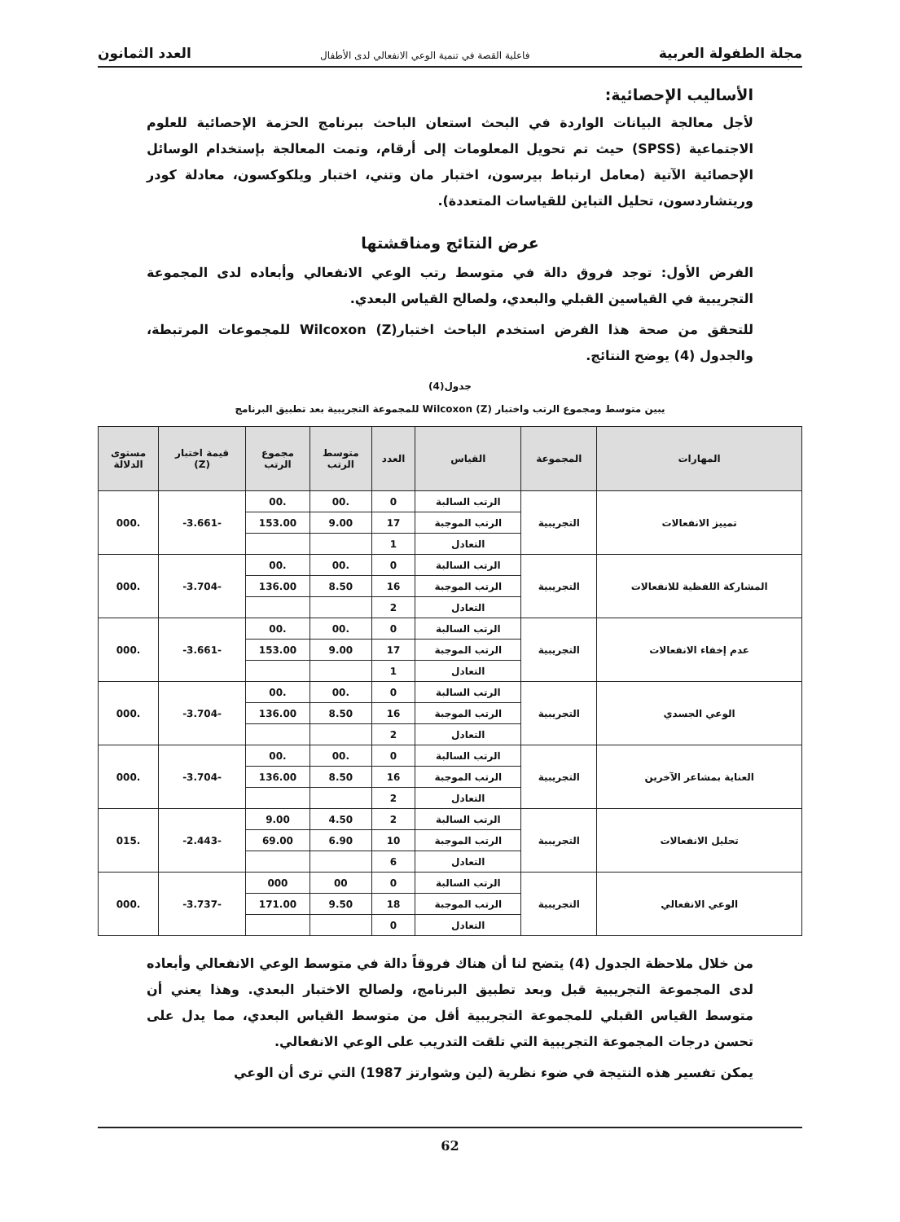مجلة الطفولة العربية فاعلية القصة في تنمية الوعي الانفعالي لدى الأطفال العدد الثمانون
الأساليب الإحصائية:
لأجل معالجة البيانات الواردة في البحث استعان الباحث ببرنامج الحزمة الإحصائية للعلوم الاجتماعية (SPSS) حيث تم تحويل المعلومات إلى أرقام، وتمت المعالجة بإستخدام الوسائل الإحصائية الآتية (معامل ارتباط بيرسون، اختبار مان وتني، اختبار ويلكوكسون، معادلة كودر وريتشاردسون، تحليل التباين للقياسات المتعددة).
عرض النتائج ومناقشتها
الفرض الأول: توجد فروق دالة في متوسط رتب الوعي الانفعالي وأبعاده لدى المجموعة التجريبية في القياسين القبلي والبعدي، ولصالح القياس البعدي.
للتحقق من صحة هذا الفرض استخدم الباحث اختبار(Z) Wilcoxon للمجموعات المرتبطة، والجدول (4) يوضح النتائج.
جدول(4)
يبين متوسط ومجموع الرتب واختبار (Z) Wilcoxon للمجموعة التجريبية بعد تطبيق البرنامج
| المهارات | المجموعة | القياس | العدد | متوسط الرتب | مجموع الرتب | قيمة اختبار (Z) | مستوى الدلالة |
| --- | --- | --- | --- | --- | --- | --- | --- |
| تمييز الانفعالات | التجريبية | الرتب السالبة | 0 | .00 | .00 | -3.661- | .000 |
| | | الرتب الموجبة | 17 | 9.00 | 153.00 | | |
| | | التعادل | 1 | | | | |
| المشاركة اللفظية للانفعالات | التجريبية | الرتب السالبة | 0 | .00 | .00 | -3.704- | .000 |
| | | الرتب الموجبة | 16 | 8.50 | 136.00 | | |
| | | التعادل | 2 | | | | |
| عدم إخفاء الانفعالات | التجريبية | الرتب السالبة | 0 | .00 | .00 | -3.661- | .000 |
| | | الرتب الموجبة | 17 | 9.00 | 153.00 | | |
| | | التعادل | 1 | | | | |
| الوعي الجسدي | التجريبية | الرتب السالبة | 0 | .00 | .00 | -3.704- | .000 |
| | | الرتب الموجبة | 16 | 8.50 | 136.00 | | |
| | | التعادل | 2 | | | | |
| العناية بمشاعر الآخرين | التجريبية | الرتب السالبة | 0 | .00 | .00 | -3.704- | .000 |
| | | الرتب الموجبة | 16 | 8.50 | 136.00 | | |
| | | التعادل | 2 | | | | |
| تحليل الانفعالات | التجريبية | الرتب السالبة | 2 | 4.50 | 9.00 | -2.443- | .015 |
| | | الرتب الموجبة | 10 | 6.90 | 69.00 | | |
| | | التعادل | 6 | | | | |
| الوعي الانفعالي | التجريبية | الرتب السالبة | 0 | 00 | 000 | -3.737- | .000 |
| | | الرتب الموجبة | 18 | 9.50 | 171.00 | | |
| | | التعادل | 0 | | | | |
من خلال ملاحظة الجدول (4) يتضح لنا أن هناك فروقاً دالة في متوسط الوعي الانفعالي وأبعاده لدى المجموعة التجريبية قبل وبعد تطبيق البرنامج، ولصالح الاختبار البعدي. وهذا يعني أن متوسط القياس القبلي للمجموعة التجريبية أقل من متوسط القياس البعدي، مما يدل على تحسن درجات المجموعة التجريبية التي تلقت التدريب على الوعي الانفعالي.
يمكن تفسير هذه النتيجة في ضوء نظرية (لين وشوارتز 1987) التي ترى أن الوعي
62